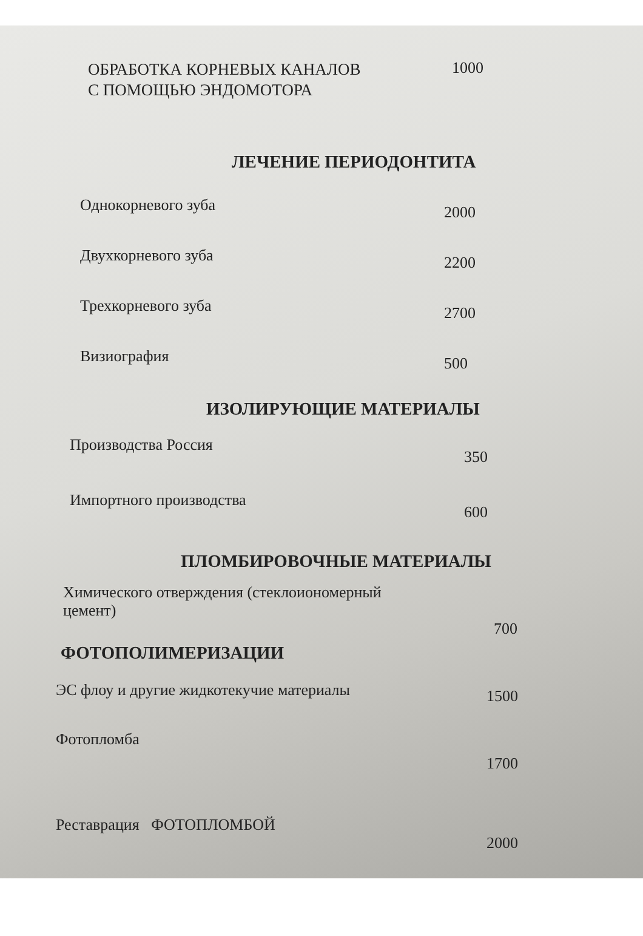| ОБРАБОТКА КОРНЕВЫХ КАНАЛОВ С ПОМОЩЬЮ ЭНДОМОТОРА | 1000 |
ЛЕЧЕНИЕ ПЕРИОДОНТИТА
| Однокорневого зуба | 2000 |
| Двухкорневого зуба | 2200 |
| Трехкорневого зуба | 2700 |
| Визиография | 500 |
ИЗОЛИРУЮЩИЕ МАТЕРИАЛЫ
| Производства Россия | 350 |
| Импортного производства | 600 |
ПЛОМБИРОВОЧНЫЕ МАТЕРИАЛЫ
| Химического отверждения (стеклоиономерный цемент) | 700 |
ФОТОПОЛИМЕРИЗАЦИИ
| ЭС флоу и другие жидкотекучие материалы | 1500 |
| Фотопломба | 1700 |
| Реставрация ФОТОПЛОМБОЙ | 2000 |